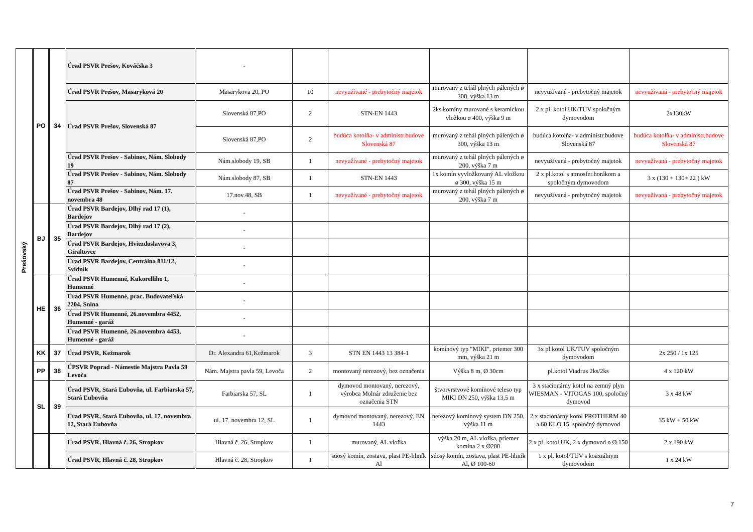| Prešovský | PO | 34 | Úrad PSVR Prešov, Kováčska 3 | - | | | | | |
| | | | Úrad PSVR Prešov, Masaryková 20 | Masarykova 20, PO | 10 | nevyužívané - prebytočný majetok | murovaný z tehál plných pálených ø 300, výška 13 m | nevyužívané - prebytočný majetok | nevyužívaná - prebytočný majetok |
| | | | Úrad PSVR Prešov, Slovenská 87 | Slovenská 87,PO | 2 | STN-EN 1443 | 2ks komíny murované s keramickou vložkou ø 400, výška 9 m | 2 x pl. kotol UK/TUV spoločným dymovodom | 2x130kW |
| | | | | Slovenská 87,PO | 2 | budúca kotolňa- v administr.budove Slovenská 87 | murovaný z tehál plných pálených ø 300, výška 13 m | budúca kotolňa- v administr.budove Slovenská 87 | budúca kotolňa- v administr.budove Slovenská 87 |
| | | | Úrad PSVR Prešov - Sabinov, Nám. Slobody 19 | Nám.slobody 19, SB | 1 | nevyužívané - prebytočný majetok | murovaný z tehál plných pálených ø 200, výška 7 m | nevyužívaná - prebytočný majetok | nevyužívaná - prebytočný majetok |
| | | | Úrad PSVR Prešov - Sabinov, Nám. Slobody 87 | Nám.slobody 87, SB | 1 | STN-EN 1443 | 1x komín vyvložkovaný AL vložkou ø 300, výška 15 m | 2 x pl.kotol s atmosfer.horákom a spoločným dymovodom | 3 x (130 + 130+ 22 ) kW |
| | | | Úrad PSVR Prešov - Sabinov, Nám. 17. novembra 48 | 17.nov.48, SB | 1 | nevyužívané - prebytočný majetok | murovaný z tehál plných pálených ø 200, výška 7 m | nevyužívaná - prebytočný majetok | nevyužívaná - prebytočný majetok |
| | BJ | 35 | Úrad PSVR Bardejov, Dlhý rad 17 (1), Bardejov | - | | | | | |
| | | | Úrad PSVR Bardejov, Dlhý rad 17 (2), Bardejov | - | | | | | |
| | | | Úrad PSVR Bardejov, Hviezdoslavova 3, Giraltovce | - | | | | | |
| | | | Úrad PSVR Bardejov, Centrálna 811/12, Svidník | - | | | | | |
| | HE | 36 | Úrad PSVR Humenné, Kukorelliho 1, Humenné | - | | | | | |
| | | | Úrad PSVR Humenné, prac. Budovateľská 2204, Snina | - | | | | | |
| | | | Úrad PSVR Humenné, 26.novembra 4452, Humenné - garáž | - | | | | | |
| | | | Úrad PSVR Humenné, 26.novembra 4453, Humenné - garáž | - | | | | | |
| | KK | 37 | Úrad PSVR, Kežmarok | Dr. Alexandra 61,Kežmarok | 3 | STN EN 1443 13 384-1 | komínový typ "MIKI", priemer 300 mm, výška 21 m | 3x pl.kotol UK/TUV spoločným dymovodom | 2x 250 / 1x 125 |
| | PP | 38 | ÚPSVR Poprad - Námestie Majstra Pavla 59 Levoča | Nám. Majstra pavla 59, Levoča | 2 | montovaný nerezový, bez označenia | Výška 8 m, Ø 30cm | pl.kotol Viadrus 2ks/2ks | 4 x 120 kW |
| | SL | 39 | Úrad PSVR, Stará Ľubovňa, ul. Farbiarska 57, Stará Ľubovňa | Farbiarska 57, SL | 1 | dymovod montovaný, nerezový, výrobca Molnár združenie bez označenia STN | štvorvrstvové komínové teleso typ MIKI DN 250, výška 13,5 m | 3 x stacionárny kotol na zemný plyn WIESMAN - VITOGAS 100, spoločný dymovod | 3 x 48 kW |
| | | | Úrad PSVR, Stará Ľubovňa, ul. 17. novembra 12, Stará Ľubovňa | ul. 17. novembra 12, SL | 1 | dymovod montovaný, nerezový, EN 1443 | nerezový komínový system DN 250, výška 11 m | 2 x stacionárny kotol PROTHERM 40 a 60 KLO 15, spoločný dymovod | 35 kW + 50 kW |
| | | | Úrad PSVR, Hlavná č. 26, Stropkov | Hlavná č. 26, Stropkov | 1 | murovaný, AL vložka | výška 20 m, AL vložka, priemer komína 2 x Ø200 | 2 x pl. kotol UK, 2 x dymovod o Ø 150 | 2 x 190 kW |
| | | | Úrad PSVR, Hlavná č. 28, Stropkov | Hlavná č. 28, Stropkov | 1 | súosý komín, zostava, plast PE-hliník Al | súosý komín, zostava, plast PE-hliník Al, Ø 100-60 | 1 x pl. kotol/TUV s koaxiálnym dymovodom | 1 x 24 kW |
7